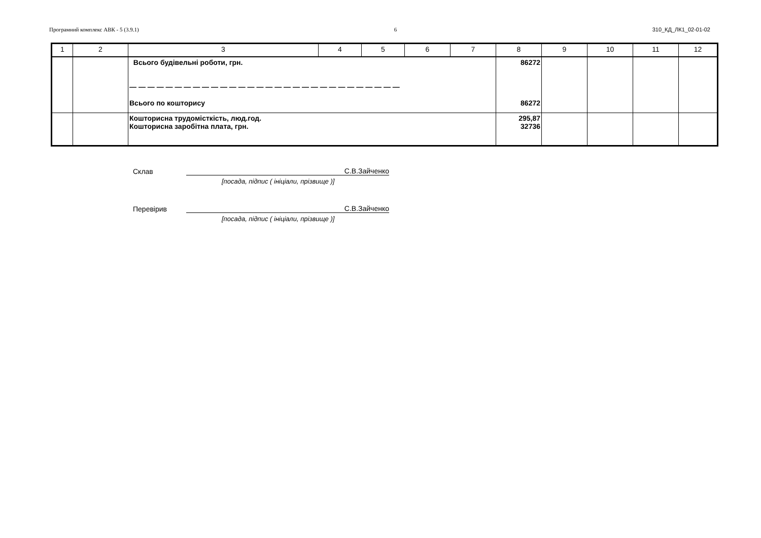Програмний комплекс АВК - 5 (3.9.1) 6 310_КД_ЛК1_02-01-02
| 1 | 2 | 3 | 4 | 5 | 6 | 7 | 8 | 9 | 10 | 11 | 12 |
| --- | --- | --- | --- | --- | --- | --- | --- | --- | --- | --- | --- |
| | | Всього будівельні роботи, грн. — — — — — — — — — — — — — — — — — — — — — — — — — — — — — — Всього по кошторису | | | | | 86272 86272 | | | | |
| | | Кошторисна трудомісткість, люд.год. Кошторисна заробітна плата, грн. | | | | | 295,87 32736 | | | | |
Склав С.В.Зайченко
[посада, підпис ( ініціали, прізвище )]
Перевірив С.В.Зайченко
[посада, підпис ( ініціали, прізвище )]